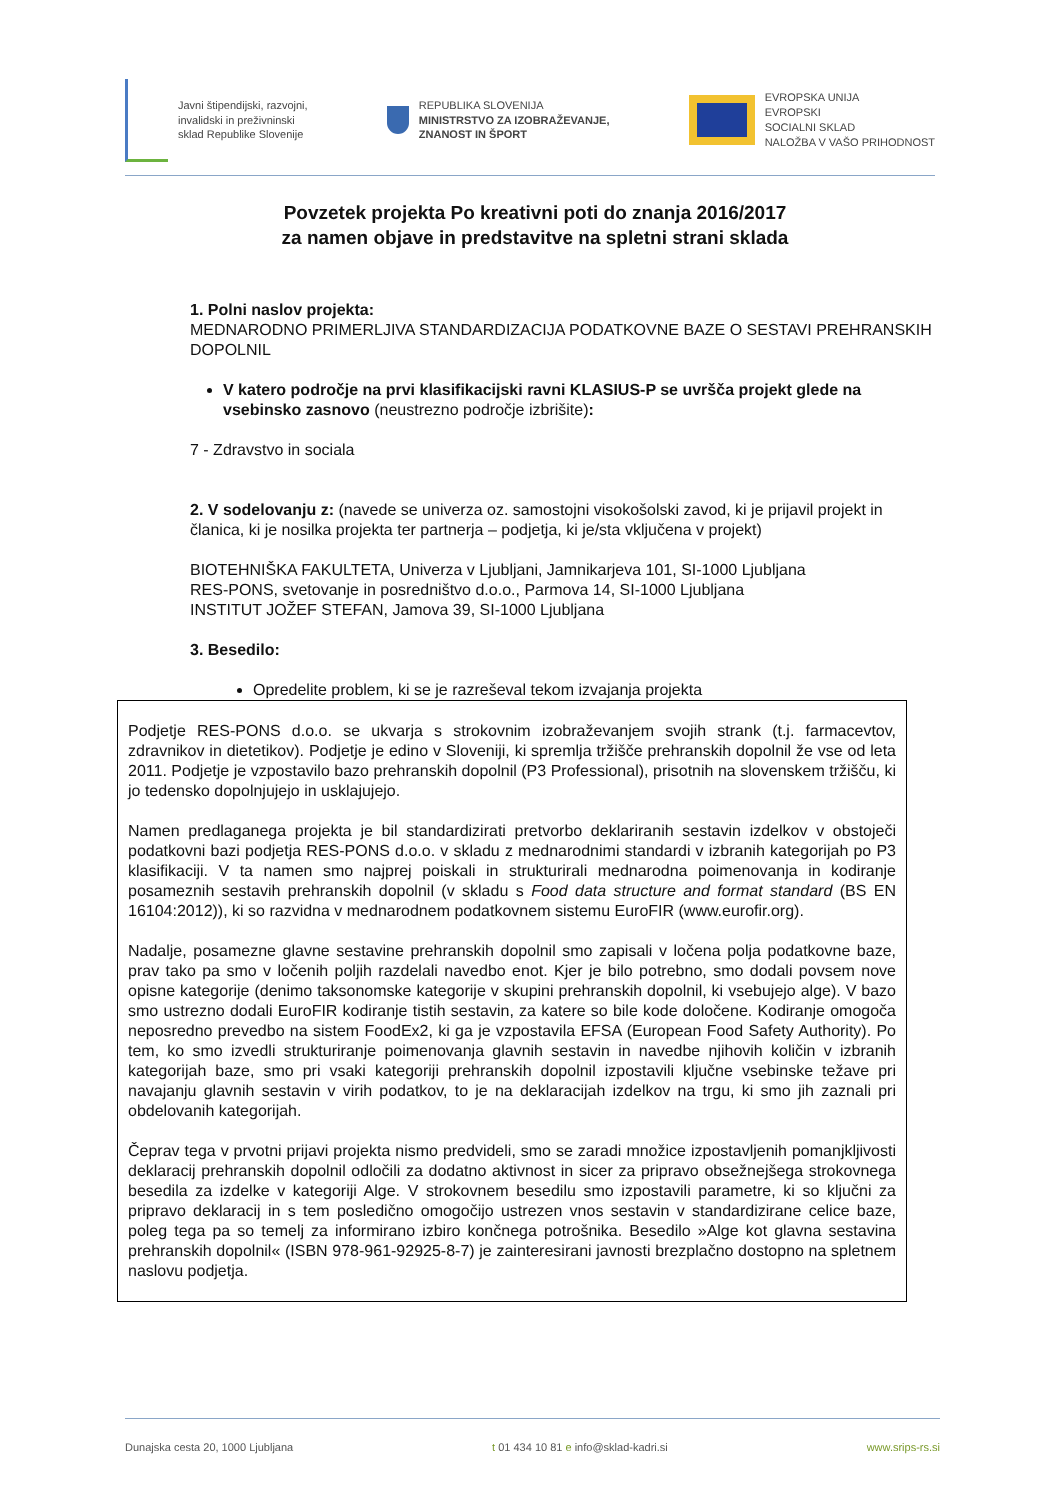Javni štipendijski, razvojni,
invalidski in preživninski
sklad Republike Slovenije
REPUBLIKA SLOVENIJA
MINISTRSTVO ZA IZOBRAŽEVANJE,
ZNANOST IN ŠPORT
EVROPSKA UNIJA
EVROPSKI
SOCIALNI SKLAD
NALOŽBA V VAŠO PRIHODNOST
Povzetek projekta Po kreativni poti do znanja 2016/2017
za namen objave in predstavitve na spletni strani sklada
1. Polni naslov projekta:
MEDNARODNO PRIMERLJIVA STANDARDIZACIJA PODATKOVNE BAZE O SESTAVI PREHRANSKIH DOPOLNIL
V katero področje na prvi klasifikacijski ravni KLASIUS-P se uvršča projekt glede na vsebinsko zasnovo (neustrezno področje izbrišite):
7 - Zdravstvo in sociala
2. V sodelovanju z: (navede se univerza oz. samostojni visokošolski zavod, ki je prijavil projekt in članica, ki je nosilka projekta ter partnerja – podjetja, ki je/sta vključena v projekt)
BIOTEHNIŠKA FAKULTETA, Univerza v Ljubljani, Jamnikarjeva 101, SI-1000 Ljubljana
RES-PONS, svetovanje in posredništvo d.o.o., Parmova 14, SI-1000 Ljubljana
INSTITUT JOŽEF STEFAN, Jamova 39, SI-1000 Ljubljana
3. Besedilo:
Opredelite problem, ki se je razreševal tekom izvajanja projekta
Podjetje RES-PONS d.o.o. se ukvarja s strokovnim izobraževanjem svojih strank (t.j. farmacevtov, zdravnikov in dietetikov). Podjetje je edino v Sloveniji, ki spremlja tržišče prehranskih dopolnil že vse od leta 2011. Podjetje je vzpostavilo bazo prehranskih dopolnil (P3 Professional), prisotnih na slovenskem tržišču, ki jo tedensko dopolnjujejo in usklajujejo.
Namen predlaganega projekta je bil standardizirati pretvorbo deklariranih sestavin izdelkov v obstoječi podatkovni bazi podjetja RES-PONS d.o.o. v skladu z mednarodnimi standardi v izbranih kategorijah po P3 klasifikaciji. V ta namen smo najprej poiskali in strukturirali mednarodna poimenovanja in kodiranje posameznih sestavih prehranskih dopolnil (v skladu s Food data structure and format standard (BS EN 16104:2012)), ki so razvidna v mednarodnem podatkovnem sistemu EuroFIR (www.eurofir.org).
Nadalje, posamezne glavne sestavine prehranskih dopolnil smo zapisali v ločena polja podatkovne baze, prav tako pa smo v ločenih poljih razdelali navedbo enot. Kjer je bilo potrebno, smo dodali povsem nove opisne kategorije (denimo taksonomske kategorije v skupini prehranskih dopolnil, ki vsebujejo alge). V bazo smo ustrezno dodali EuroFIR kodiranje tistih sestavin, za katere so bile kode določene. Kodiranje omogoča neposredno prevedbo na sistem FoodEx2, ki ga je vzpostavila EFSA (European Food Safety Authority). Po tem, ko smo izvedli strukturiranje poimenovanja glavnih sestavin in navedbe njihovih količin v izbranih kategorijah baze, smo pri vsaki kategoriji prehranskih dopolnil izpostavili ključne vsebinske težave pri navajanju glavnih sestavin v virih podatkov, to je na deklaracijah izdelkov na trgu, ki smo jih zaznali pri obdelovanih kategorijah.
Čeprav tega v prvotni prijavi projekta nismo predvideli, smo se zaradi množice izpostavljenih pomanjkljivosti deklaracij prehranskih dopolnil odločili za dodatno aktivnost in sicer za pripravo obsežnejšega strokovnega besedila za izdelke v kategoriji Alge. V strokovnem besedilu smo izpostavili parametre, ki so ključni za pripravo deklaracij in s tem posledično omogočijo ustrezen vnos sestavin v standardizirane celice baze, poleg tega pa so temelj za informirano izbiro končnega potrošnika. Besedilo »Alge kot glavna sestavina prehranskih dopolnil« (ISBN 978-961-92925-8-7) je zainteresirani javnosti brezplačno dostopno na spletnem naslovu podjetja.
Dunajska cesta 20, 1000 Ljubljana t 01 434 10 81 e info@sklad-kadri.si www.srips-rs.si